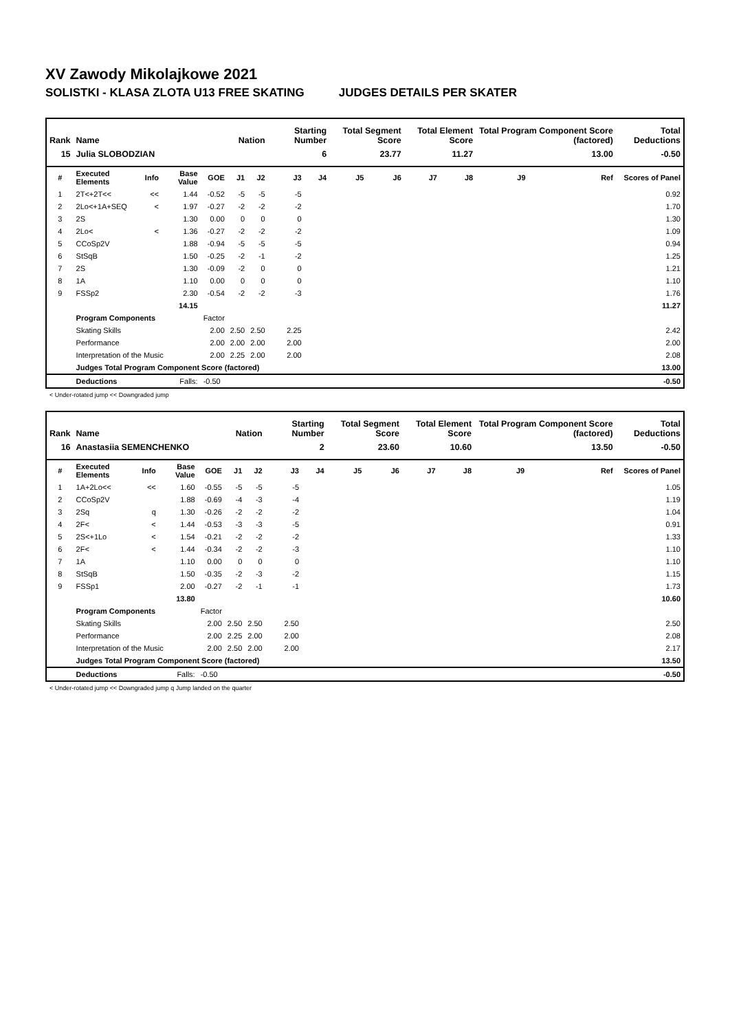XV Zawody Mikolajkowe 2021
SOLISTKI - KLASA ZLOTA U13 FREE SKATING JUDGES DETAILS PER SKATER
| Rank | Name | | | | Nation | | Starting Number | | Total Segment Score | | Total Element Score | | Total Program Component Score (factored) | | | Total Deductions |
| --- | --- | --- | --- | --- | --- | --- | --- | --- | --- | --- | --- | --- | --- | --- | --- | --- |
| 15 | Julia SLOBODZIAN | | | | | | 6 | | 23.77 | | 11.27 | | 13.00 | | | -0.50 |
| # | Executed Elements | Info | Base Value | GOE | J1 | J2 | J3 | J4 | J5 | J6 | J7 | J8 | J9 | | Ref | Scores of Panel |
| 1 | 2T<+2T<< | << | 1.44 | -0.52 | -5 | -5 | -5 | | | | | | | | | 0.92 |
| 2 | 2Lo<+1A+SEQ | < | 1.97 | -0.27 | -2 | -2 | -2 | | | | | | | | | 1.70 |
| 3 | 2S | | 1.30 | 0.00 | 0 | 0 | 0 | | | | | | | | | 1.30 |
| 4 | 2Lo< | < | 1.36 | -0.27 | -2 | -2 | -2 | | | | | | | | | 1.09 |
| 5 | CCoSp2V | | 1.88 | -0.94 | -5 | -5 | -5 | | | | | | | | | 0.94 |
| 6 | StSqB | | 1.50 | -0.25 | -2 | -1 | -2 | | | | | | | | | 1.25 |
| 7 | 2S | | 1.30 | -0.09 | -2 | 0 | 0 | | | | | | | | | 1.21 |
| 8 | 1A | | 1.10 | 0.00 | 0 | 0 | 0 | | | | | | | | | 1.10 |
| 9 | FSSp2 | | 2.30 | -0.54 | -2 | -2 | -3 | | | | | | | | | 1.76 |
| | | | 14.15 | | | | | | | | | | | | | 11.27 |
| | Program Components | | | Factor | | | | | | | | | | | | |
| | Skating Skills | | | 2.00 | 2.50 | 2.50 | 2.25 | | | | | | | | | 2.42 |
| | Performance | | | 2.00 | 2.00 | 2.00 | 2.00 | | | | | | | | | 2.00 |
| | Interpretation of the Music | | | 2.00 | 2.25 | 2.00 | 2.00 | | | | | | | | | 2.08 |
| | Judges Total Program Component Score (factored) | | | | | | | | | | | | | | | 13.00 |
| | Deductions | Falls: | | -0.50 | | | | | | | | | | | | -0.50 |
< Under-rotated jump << Downgraded jump
| Rank | Name | | | | Nation | | Starting Number | | Total Segment Score | | Total Element Score | | Total Program Component Score (factored) | | | Total Deductions |
| --- | --- | --- | --- | --- | --- | --- | --- | --- | --- | --- | --- | --- | --- | --- | --- | --- |
| 16 | Anastasiia SEMENCHENKO | | | | | | 2 | | 23.60 | | 10.60 | | 13.50 | | | -0.50 |
| # | Executed Elements | Info | Base Value | GOE | J1 | J2 | J3 | J4 | J5 | J6 | J7 | J8 | J9 | | Ref | Scores of Panel |
| 1 | 1A+2Lo<< | << | 1.60 | -0.55 | -5 | -5 | -5 | | | | | | | | | 1.05 |
| 2 | CCoSp2V | | 1.88 | -0.69 | -4 | -3 | -4 | | | | | | | | | 1.19 |
| 3 | 2Sq | q | 1.30 | -0.26 | -2 | -2 | -2 | | | | | | | | | 1.04 |
| 4 | 2F< | < | 1.44 | -0.53 | -3 | -3 | -5 | | | | | | | | | 0.91 |
| 5 | 2S<+1Lo | < | 1.54 | -0.21 | -2 | -2 | -2 | | | | | | | | | 1.33 |
| 6 | 2F< | < | 1.44 | -0.34 | -2 | -2 | -3 | | | | | | | | | 1.10 |
| 7 | 1A | | 1.10 | 0.00 | 0 | 0 | 0 | | | | | | | | | 1.10 |
| 8 | StSqB | | 1.50 | -0.35 | -2 | -3 | -2 | | | | | | | | | 1.15 |
| 9 | FSSp1 | | 2.00 | -0.27 | -2 | -1 | -1 | | | | | | | | | 1.73 |
| | | | 13.80 | | | | | | | | | | | | | 10.60 |
| | Program Components | | | Factor | | | | | | | | | | | | |
| | Skating Skills | | | 2.00 | 2.50 | 2.50 | 2.50 | | | | | | | | | 2.50 |
| | Performance | | | 2.00 | 2.25 | 2.00 | 2.00 | | | | | | | | | 2.08 |
| | Interpretation of the Music | | | 2.00 | 2.50 | 2.00 | 2.00 | | | | | | | | | 2.17 |
| | Judges Total Program Component Score (factored) | | | | | | | | | | | | | | | 13.50 |
| | Deductions | Falls: | | -0.50 | | | | | | | | | | | | -0.50 |
< Under-rotated jump << Downgraded jump q Jump landed on the quarter